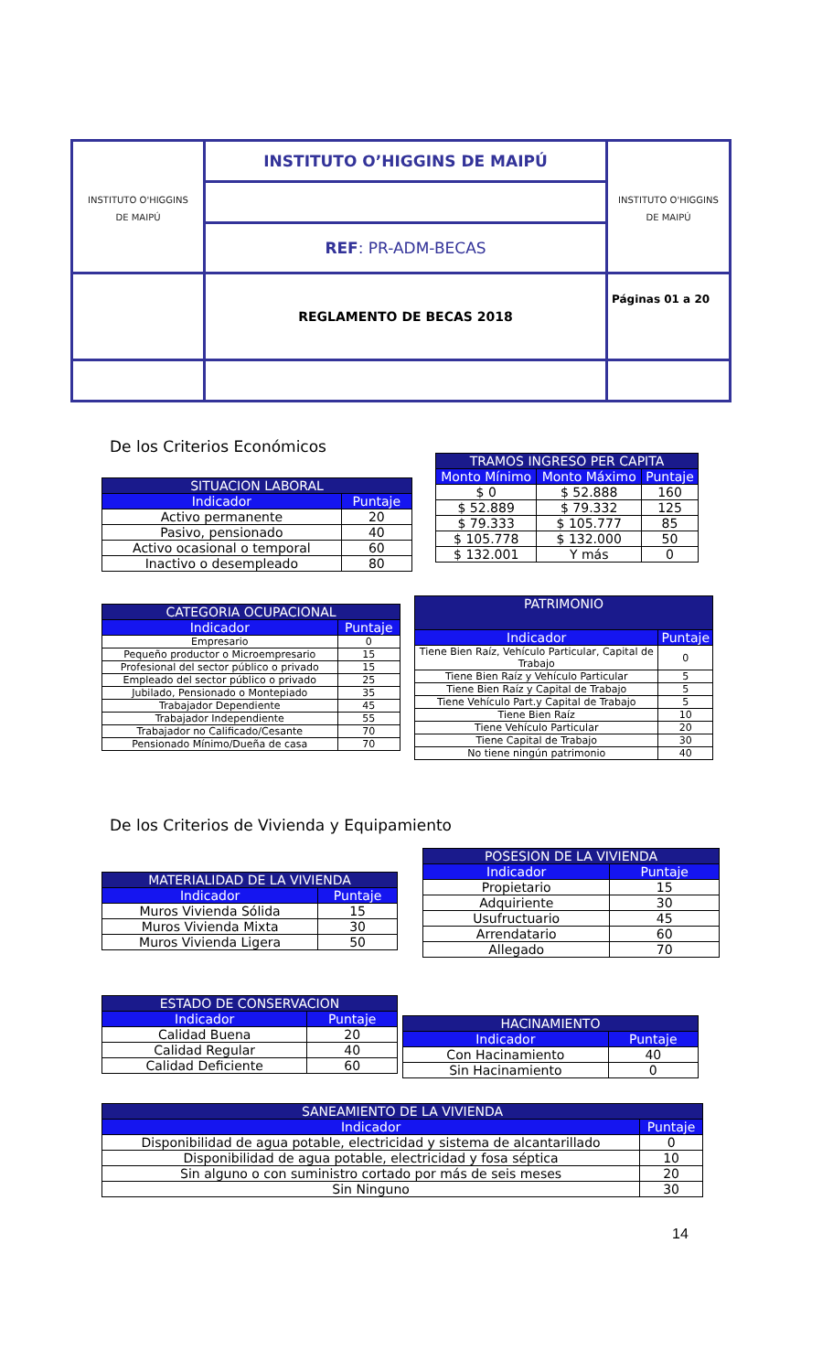| INSTITUTO O'HIGGINS DE MAIPÚ | INSTITUTO O’HIGGINS DE MAIPÚ | INSTITUTO O'HIGGINS DE MAIPÚ |
| | REF : PR-ADM-BECAS | |
| | REGLAMENTO DE BECAS 2018 | Páginas 01 a 20 |
De los Criterios Económicos
| SITUACION LABORAL | |
| --- | --- |
| Indicador | Puntaje |
| Activo permanente | 20 |
| Pasivo, pensionado | 40 |
| Activo ocasional o temporal | 60 |
| Inactivo o desempleado | 80 |
| TRAMOS INGRESO PER CAPITA | | |
| --- | --- | --- |
| Monto Mínimo | Monto Máximo | Puntaje |
| $ 0 | $ 52.888 | 160 |
| $ 52.889 | $ 79.332 | 125 |
| $ 79.333 | $ 105.777 | 85 |
| $ 105.778 | $ 132.000 | 50 |
| $ 132.001 | Y más | 0 |
| CATEGORIA OCUPACIONAL | |
| --- | --- |
| Indicador | Puntaje |
| Empresario | 0 |
| Pequeño productor o Microempresario | 15 |
| Profesional del sector público o privado | 15 |
| Empleado del sector público o privado | 25 |
| Jubilado, Pensionado o Montepiado | 35 |
| Trabajador Dependiente | 45 |
| Trabajador Independiente | 55 |
| Trabajador no Calificado/Cesante | 70 |
| Pensionado Mínimo/Dueña de casa | 70 |
| PATRIMONIO | |
| --- | --- |
| Indicador | Puntaje |
| Tiene Bien Raíz, Vehículo Particular, Capital de Trabajo | 0 |
| Tiene Bien Raíz y Vehículo Particular | 5 |
| Tiene Bien Raíz y Capital de Trabajo | 5 |
| Tiene Vehículo Part.y Capital de Trabajo | 5 |
| Tiene Bien Raíz | 10 |
| Tiene Vehículo Particular | 20 |
| Tiene Capital de Trabajo | 30 |
| No tiene ningún patrimonio | 40 |
De los Criterios de Vivienda y Equipamiento
| MATERIALIDAD DE LA VIVIENDA | |
| --- | --- |
| Indicador | Puntaje |
| Muros Vivienda Sólida | 15 |
| Muros Vivienda Mixta | 30 |
| Muros Vivienda Ligera | 50 |
| POSESION DE LA VIVIENDA | |
| --- | --- |
| Indicador | Puntaje |
| Propietario | 15 |
| Adquiriente | 30 |
| Usufructuario | 45 |
| Arrendatario | 60 |
| Allegado | 70 |
| ESTADO DE CONSERVACION | |
| --- | --- |
| Indicador | Puntaje |
| Calidad Buena | 20 |
| Calidad Regular | 40 |
| Calidad Deficiente | 60 |
| HACINAMIENTO | |
| --- | --- |
| Indicador | Puntaje |
| Con Hacinamiento | 40 |
| Sin Hacinamiento | 0 |
| SANEAMIENTO DE LA VIVIENDA | |
| --- | --- |
| Indicador | Puntaje |
| Disponibilidad de agua potable, electricidad y sistema de alcantarillado | 0 |
| Disponibilidad de agua potable, electricidad y fosa séptica | 10 |
| Sin alguno o con suministro cortado por más de seis meses | 20 |
| Sin Ninguno | 30 |
14